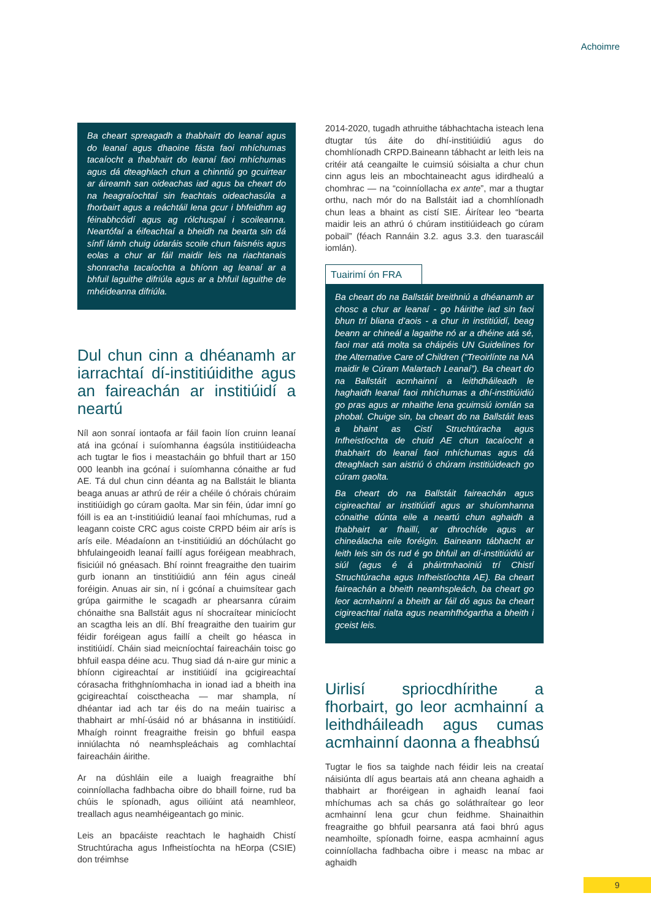Achoimre
Ba cheart spreagadh a thabhairt do leanaí agus do leanaí agus dhaoine fásta faoi mhíchumas tacaíocht a thabhairt do leanaí faoi mhíchumas agus dá dteaghlach chun a chinntiú go gcuirtear ar áireamh san oideachas iad agus ba cheart do na heagraíochtaí sin feachtais oideachasúla a fhorbairt agus a reáchtáil lena gcur i bhfeidhm ag féinabhcóidí agus ag rólchuspaí i scoileanna. Neartófaí a éifeachtaí a bheidh na bearta sin dá sínfí lámh chuig údaráis scoile chun faisnéis agus eolas a chur ar fáil maidir leis na riachtanais shonracha tacaíochta a bhíonn ag leanaí ar a bhfuil laguithe difriúla agus ar a bhfuil laguithe de mhéideanna difriúla.
Dul chun cinn a dhéanamh ar iarrachtaí dí-institiúidithe agus an faireachán ar institiúidí a neartú
Níl aon sonraí iontaofa ar fáil faoin líon cruinn leanaí atá ina gcónaí i suíomhanna éagsúla institiúideacha ach tugtar le fios i meastacháin go bhfuil thart ar 150 000 leanbh ina gcónaí i suíomhanna cónaithe ar fud AE. Tá dul chun cinn déanta ag na Ballstáit le blianta beaga anuas ar athrú de réir a chéile ó chórais chúraim institiúidigh go cúram gaolta. Mar sin féin, údar imní go fóill is ea an t-institiúidiú leanaí faoi mhíchumas, rud a leagann coiste CRC agus coiste CRPD béim air arís is arís eile. Méadaíonn an t-institiúidiú an dóchúlacht go bhfulaingeoidh leanaí faillí agus foréigean meabhrach, fisiciúil nó gnéasach. Bhí roinnt freagraithe den tuairim gurb ionann an tinstitiúidiú ann féin agus cineál foréigin. Anuas air sin, ní i gcónaí a chuimsítear gach grúpa gairmithe le scagadh ar phearsanra cúraim chónaithe sna Ballstáit agus ní shocraítear minicíocht an scagtha leis an dlí. Bhí freagraithe den tuairim gur féidir foréigean agus faillí a cheilt go héasca in institiúidí. Cháin siad meicníochtaí faireacháin toisc go bhfuil easpa déine acu. Thug siad dá n-aire gur minic a bhíonn cigireachtaí ar institiúidí ina gcigireachtaí córasacha frithghníomhacha in ionad iad a bheith ina gcigireachtaí coisctheacha — mar shampla, ní dhéantar iad ach tar éis do na meáin tuairisc a thabhairt ar mhí-úsáid nó ar bhásanna in institiúidí. Mhaígh roinnt freagraithe freisin go bhfuil easpa inniúlachta nó neamhspleáchais ag comhlachtaí faireacháin áirithe.
Ar na dúshláin eile a luaigh freagraithe bhí coinníollacha fadhbacha oibre do bhaill foirne, rud ba chúis le spíonadh, agus oiliúint atá neamhleor, treallach agus neamhéigeantach go minic.
Leis an bpacáiste reachtach le haghaidh Chistí Struchtúracha agus Infheistíochta na hEorpa (CSIE) don tréimhse
2014-2020, tugadh athruithe tábhachtacha isteach lena dtugtar tús áite do dhí-institiúidiú agus do chomhlíonadh CRPD.Baineann tábhacht ar leith leis na critéir atá ceangailte le cuimsiú sóisialta a chur chun cinn agus leis an mbochtaineacht agus idirdhealú a chomhrac — na “coinníollacha ex ante”, mar a thugtar orthu, nach mór do na Ballstáit iad a chomhlíonadh chun leas a bhaint as cistí SIE. Áirítear leo “bearta maidir leis an athrú ó chúram institiúideach go cúram pobail” (féach Rannáin 3.2. agus 3.3. den tuarascáil iomlán).
Tuairimí ón FRA
Ba cheart do na Ballstáit breithniú a dhéanamh ar chosc a chur ar leanaí - go háirithe iad sin faoi bhun trí bliana d’aois - a chur in institiúidí, beag beann ar chineál a lagaithe nó ar a dhéine atá sé, faoi mar atá molta sa cháipéis UN Guidelines for the Alternative Care of Children (“Treoirlínte na NA maidir le Cúram Malartach Leanaí”). Ba cheart do na Ballstáit acmhainní a leithdháileadh le haghaidh leanaí faoi mhíchumas a dhí-institiúidiú go pras agus ar mhaithe lena gcuimsiú iomlán sa phobal. Chuige sin, ba cheart do na Ballstáit leas a bhaint as Cistí Struchtúracha agus Infheistíochta de chuid AE chun tacaíocht a thabhairt do leanaí faoi mhíchumas agus dá dteaghlach san aistriú ó chúram institiúideach go cúram gaolta.
Ba cheart do na Ballstáit faireachán agus cigireachtaí ar institiúidí agus ar shuíomhanna cónaithe dúnta eile a neartú chun aghaidh a thabhairt ar fhaillí, ar dhrochíde agus ar chineálacha eile foréigin. Baineann tábhacht ar leith leis sin ós rud é go bhfuil an dí-institiúidiú ar siúl (agus é á pháirtmhaoiniú trí Chistí Struchtúracha agus Infheistíochta AE). Ba cheart faireachán a bheith neamhspleách, ba cheart go leor acmhainní a bheith ar fáil dó agus ba cheart cigireachtaí rialta agus neamhfhógartha a bheith i gceist leis.
Uirlisí spriocdhírithe a fhorbairt, go leor acmhainní a leithdháileadh agus cumas acmhainní daonna a fheabhsú
Tugtar le fios sa taighde nach féidir leis na creataí náisiúnta dlí agus beartais atá ann cheana aghaidh a thabhairt ar fhoréigean in aghaidh leanaí faoi mhíchumas ach sa chás go soláthraítear go leor acmhainní lena gcur chun feidhme. Shainaithin freagraithe go bhfuil pearsanra atá faoi bhrú agus neamhoilte, spíonadh foirne, easpa acmhainní agus coinníollacha fadhbacha oibre i measc na mbac ar aghaidh
9